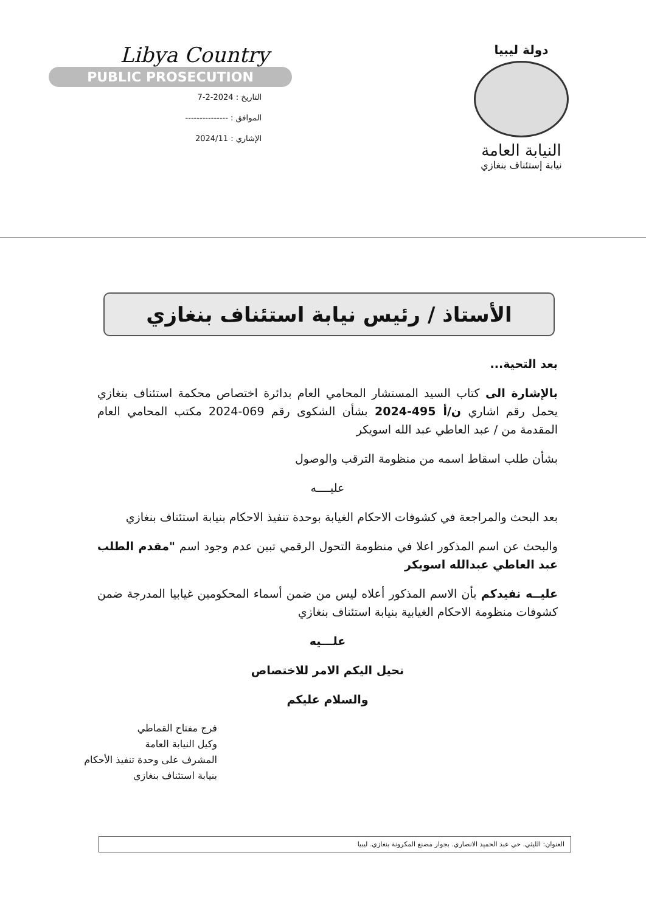Libya Country
PUBLIC PROSECUTION
التاريخ : 2024-2-7
الموافق : ---------------
الإشاري : 2024/11
دولة ليبيا
النيابة العامة
نيابة إستئناف بنغازي
الأستاذ / رئيس نيابة استئناف بنغازي
بعد التحية...
بالإشارة الى كتاب السيد المستشار المحامي العام بدائرة اختصاص محكمة استئناف بنغازي يحمل رقم اشاري ن/أ 495-2024 بشأن الشكوى رقم 069-2024 مكتب المحامي العام المقدمة من / عبد العاطي عبد الله اسويكر
بشأن طلب اسقاط اسمه من منظومة الترقب والوصول
عليــــه
بعد البحث والمراجعة في كشوفات الاحكام الغيابة بوحدة تنفيذ الاحكام بنيابة استئناف بنغازي
والبحث عن اسم المذكور اعلا في منظومة التحول الرقمي تبين عدم وجود اسم "مقدم الطلب عبد العاطي عبدالله اسويكر
عليــه نفيدكم بأن الاسم المذكور أعلاه ليس من ضمن أسماء المحكومين غيابيا المدرجة ضمن كشوفات منظومة الاحكام الغيابية بنيابة استئناف بنغازي
علـــيه
نحيل اليكم الامر للاختصاص
والسلام عليكم
فرج مفتاح القماطي
وكيل النيابة العامة
المشرف على وحدة تنفيذ الأحكام
بنيابة استئناف بنغازي
العنوان: الليثي. حي عبد الحميد الانصاري. بجوار مصنع المكرونة بنغازي. ليبيا